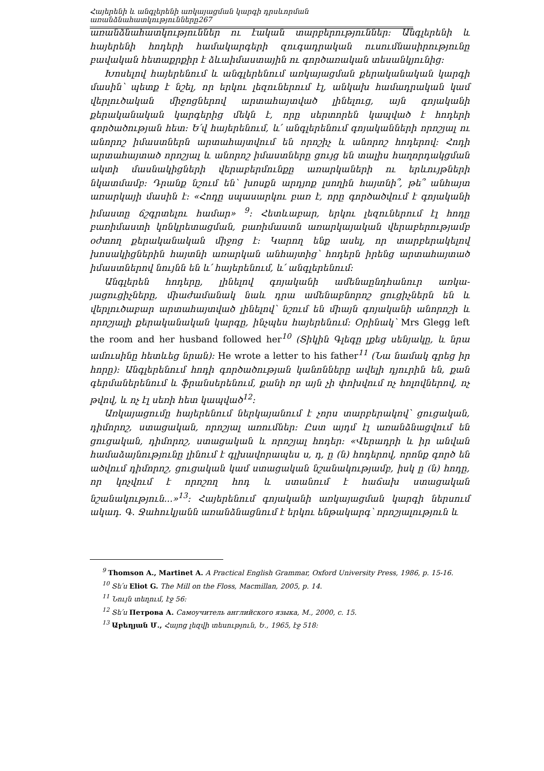Հայերենի և անգլերենի առկայացման կարգի դրսևորման առանձնահատկությունները267
առանձնահատկություններ ու էական տարբերություններ: Անգլերենի և հայերենի հոդերի համակարգերի զուգադրական ուսումնասիրությունը բավական հետաքրքիր է ձևաիմաստային ու գործառական տեսանկյունից:
Խոսելով հայերենում և անգլերենում առկայացման քերականական կարգի մասին՝ պետք է նշել, որ երկու լեզուներում էլ, անկախ համադրական կամ վերլուծական միջոցներով արտահայտված լինելուց, այն գոյականի քերականական կարգերից մեկն է, որը սերտորեն կապված է հոդերի գործածության հետ: Ե՛վ հայերենում, և՛ անգլերենում գոյականների որոշյալ ու անորոշ իմաստներն արտահայտվում են որոշիչ և անորոշ հոդերով: Հոդի արտահայտած որոշյալ և անորոշ իմաստները ցույց են տալիս հաղորդակցման ակտի մասնակիցների վերաբերմունքը առարկաների ու երևույթների նկատմամբ: Դրանք նշում են՝ խոսքն արդյոք լսողին հայտնի՞, թե՞ անհայտ առարկայի մասին է: «Հոդը սպասարկու բառ է, որը գործածվում է գոյականի իմաստը ճշգրտելու համար» <sup>9</sup>: Հետևաբար, երկու լեզուներում էլ հոդը բառիմաստի կոնկրետացման, բառիմաստն առարկայական վերաբերությամբ օժտող քերականական միջոց է: Կարող ենք ասել, որ տարբերակելով խոսակիցներին հայտնի առարկան անհայտից՝ հոդերն իրենց արտահայտած իմաստներով նույնն են և՛ հայերենում, և՛ անգլերենում:
Անգլերեն հոդերը, լինելով գոյականի ամենաընդհանուր առկա-յացուցիչները, միաժամանակ նաև դրա ամենաբնորոշ ցուցիչներն են և վերլուծաբար արտահայտված լինելով՝ նշում են միայն գոյականի անորոշի և որոշյալի քերականական կարգը, ինչպես հայերենում: Օրինակ՝ Mrs Glegg left the room and her husband followed her<sup>10</sup> (Տիկին Գլեգը լքեց սենյակը, և նրա ամուսինը հետևեց նրան): He wrote a letter to his father<sup>11</sup> (Նա նամակ գրեց իր հորը): Անգլերենում հոդի գործածության կանոնները ավելի դյուրին են, քան գերմաներենում և ֆրանսերենում, քանի որ այն չի փոխվում ոչ հոլովներով, ոչ թվով, և ոչ էլ սեռի հետ կապված<sup>12</sup>:
Առկայացումը հայերենում ներկայանում է չորս տարբերակով՝ ցուցական, դիմորոշ, ստացական, որոշյալ առումներ: Ըստ այդմ էլ առանձնացվում են ցուցական, դիմորոշ, ստացական և որոշյալ հոդեր: «Վերադրի և իր անվան համաձայնությունը լինում է գլխավորապես ս, դ, ը (ն) հոդերով, որոնք գործ են ածվում դիմորոշ, ցուցական կամ ստացական նշանակությամբ, իսկ ը (ն) հոդը, որ կոչվում է որոշող հոդ և ստանում է հաճախ ստացական նշանակություն...»<sup>13</sup>: Հայերենում գոյականի առկայացման կարգի ներսում ակադ. Գ. Ջահուկյանն առանձնացնում է երկու ենթակարգ՝ որոշյալություն և
<sup>9</sup> Thomson A., Martinet A. A Practical English Grammar, Oxford University Press, 1986, p. 15-16.
<sup>10</sup> Տե՛ս Eliot G. The Mill on the Floss, Macmillan, 2005, p. 14.
<sup>11</sup> Նույն տեղում, էջ 56:
<sup>12</sup> Տե՛ս Петрова А. Самоучитель английского языка, М., 2000, с. 15.
<sup>13</sup> Աբեղյան Մ., Հայոց լեզվի տեսություն, Ե., 1965, էջ 518: